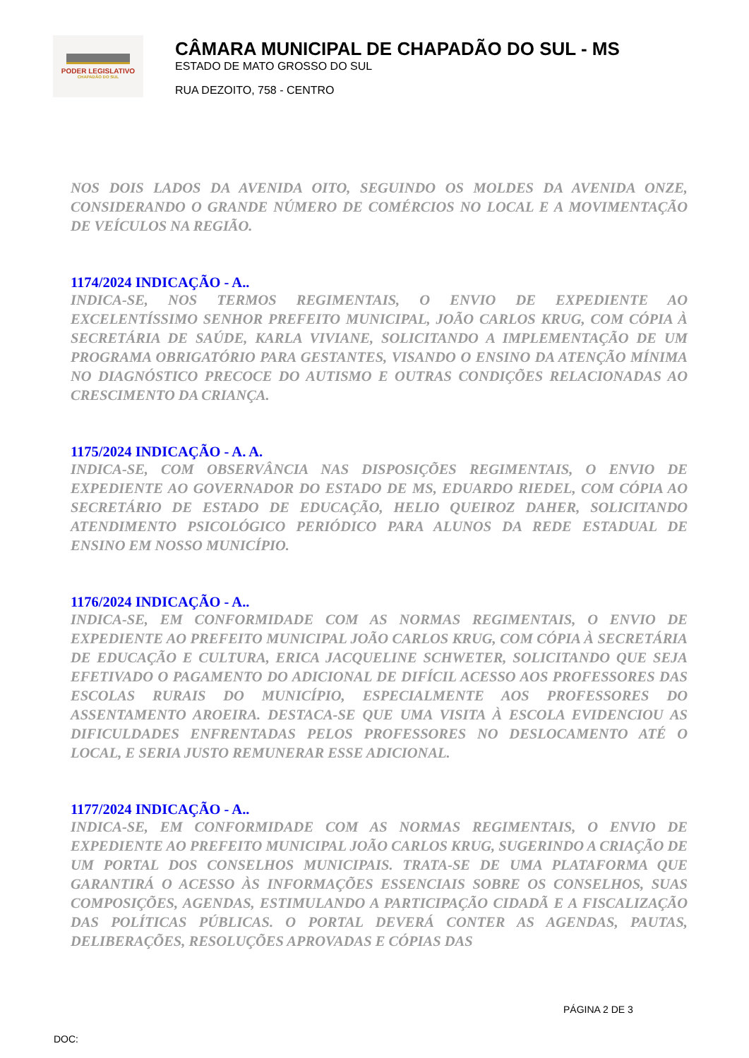PODER LEGISLATIVO
CHAPADÃO DO SUL
CÂMARA MUNICIPAL DE CHAPADÃO DO SUL - MS
ESTADO DE MATO GROSSO DO SUL
RUA DEZOITO, 758 - CENTRO
NOS DOIS LADOS DA AVENIDA OITO, SEGUINDO OS MOLDES DA AVENIDA ONZE, CONSIDERANDO O GRANDE NÚMERO DE COMÉRCIOS NO LOCAL E A MOVIMENTAÇÃO DE VEÍCULOS NA REGIÃO.
1174/2024 INDICAÇÃO - A..
INDICA-SE, NOS TERMOS REGIMENTAIS, O ENVIO DE EXPEDIENTE AO EXCELENTÍSSIMO SENHOR PREFEITO MUNICIPAL, JOÃO CARLOS KRUG, COM CÓPIA À SECRETÁRIA DE SAÚDE, KARLA VIVIANE, SOLICITANDO A IMPLEMENTAÇÃO DE UM PROGRAMA OBRIGATÓRIO PARA GESTANTES, VISANDO O ENSINO DA ATENÇÃO MÍNIMA NO DIAGNÓSTICO PRECOCE DO AUTISMO E OUTRAS CONDIÇÕES RELACIONADAS AO CRESCIMENTO DA CRIANÇA.
1175/2024 INDICAÇÃO - A. A.
INDICA-SE, COM OBSERVÂNCIA NAS DISPOSIÇÕES REGIMENTAIS, O ENVIO DE EXPEDIENTE AO GOVERNADOR DO ESTADO DE MS, EDUARDO RIEDEL, COM CÓPIA AO SECRETÁRIO DE ESTADO DE EDUCAÇÃO, HELIO QUEIROZ DAHER, SOLICITANDO ATENDIMENTO PSICOLÓGICO PERIÓDICO PARA ALUNOS DA REDE ESTADUAL DE ENSINO EM NOSSO MUNICÍPIO.
1176/2024 INDICAÇÃO - A..
INDICA-SE, EM CONFORMIDADE COM AS NORMAS REGIMENTAIS, O ENVIO DE EXPEDIENTE AO PREFEITO MUNICIPAL JOÃO CARLOS KRUG, COM CÓPIA À SECRETÁRIA DE EDUCAÇÃO E CULTURA, ERICA JACQUELINE SCHWETER, SOLICITANDO QUE SEJA EFETIVADO O PAGAMENTO DO ADICIONAL DE DIFÍCIL ACESSO AOS PROFESSORES DAS ESCOLAS RURAIS DO MUNICÍPIO, ESPECIALMENTE AOS PROFESSORES DO ASSENTAMENTO AROEIRA. DESTACA-SE QUE UMA VISITA À ESCOLA EVIDENCIOU AS DIFICULDADES ENFRENTADAS PELOS PROFESSORES NO DESLOCAMENTO ATÉ O LOCAL, E SERIA JUSTO REMUNERAR ESSE ADICIONAL.
1177/2024 INDICAÇÃO - A..
INDICA-SE, EM CONFORMIDADE COM AS NORMAS REGIMENTAIS, O ENVIO DE EXPEDIENTE AO PREFEITO MUNICIPAL JOÃO CARLOS KRUG, SUGERINDO A CRIAÇÃO DE UM PORTAL DOS CONSELHOS MUNICIPAIS. TRATA-SE DE UMA PLATAFORMA QUE GARANTIRÁ O ACESSO ÀS INFORMAÇÕES ESSENCIAIS SOBRE OS CONSELHOS, SUAS COMPOSIÇÕES, AGENDAS, ESTIMULANDO A PARTICIPAÇÃO CIDADÃ E A FISCALIZAÇÃO DAS POLÍTICAS PÚBLICAS. O PORTAL DEVERÁ CONTER AS AGENDAS, PAUTAS, DELIBERAÇÕES, RESOLUÇÕES APROVADAS E CÓPIAS DAS
PÁGINA 2 DE 3
DOC: